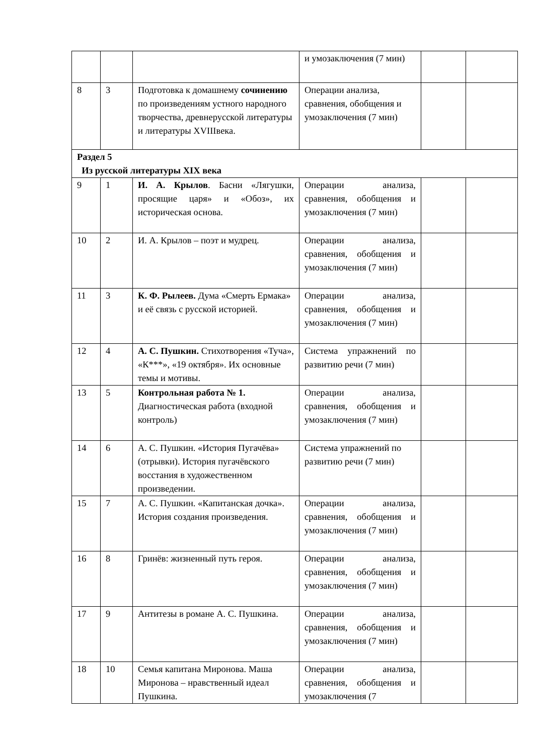| | | | и умозаключения (7 мин) | | |
| 8 | 3 | Подготовка к домашнему сочинению по произведениям устного народного творчества, древнерусской литературы и литературы XVIIIвека. | Операции анализа, сравнения, обобщения и умозаключения (7 мин) | | |
| Раздел 5 Из русской литературы XIX века | | | | | |
| 9 | 1 | И. А. Крылов . Басни «Лягушки, просящие царя» и «Обоз», их историческая основа. | Операции анализа, сравнения, обобщения и умозаключения (7 мин) | | |
| 10 | 2 | И. А. Крылов – поэт и мудрец. | Операции анализа, сравнения, обобщения и умозаключения (7 мин) | | |
| 11 | 3 | К. Ф. Рылеев. Дума «Смерть Ермака» и её связь с русской историей. | Операции анализа, сравнения, обобщения и умозаключения (7 мин) | | |
| 12 | 4 | А. С. Пушкин. Стихотворения «Туча», «К***», «19 октября». Их основные темы и мотивы. | Система упражнений по развитию речи (7 мин) | | |
| 13 | 5 | Контрольная работа № 1. Диагностическая работа (входной контроль) | Операции анализа, сравнения, обобщения и умозаключения (7 мин) | | |
| 14 | 6 | А. С. Пушкин. «История Пугачёва» (отрывки). История пугачёвского восстания в художественном произведении. | Система упражнений по развитию речи (7 мин) | | |
| 15 | 7 | А. С. Пушкин. «Капитанская дочка». История создания произведения. | Операции анализа, сравнения, обобщения и умозаключения (7 мин) | | |
| 16 | 8 | Гринёв: жизненный путь героя. | Операции анализа, сравнения, обобщения и умозаключения (7 мин) | | |
| 17 | 9 | Антитезы в романе А. С. Пушкина. | Операции анализа, сравнения, обобщения и умозаключения (7 мин) | | |
| 18 | 10 | Семья капитана Миронова. Маша Миронова – нравственный идеал Пушкина. | Операции анализа, сравнения, обобщения и умозаключения (7 | | |